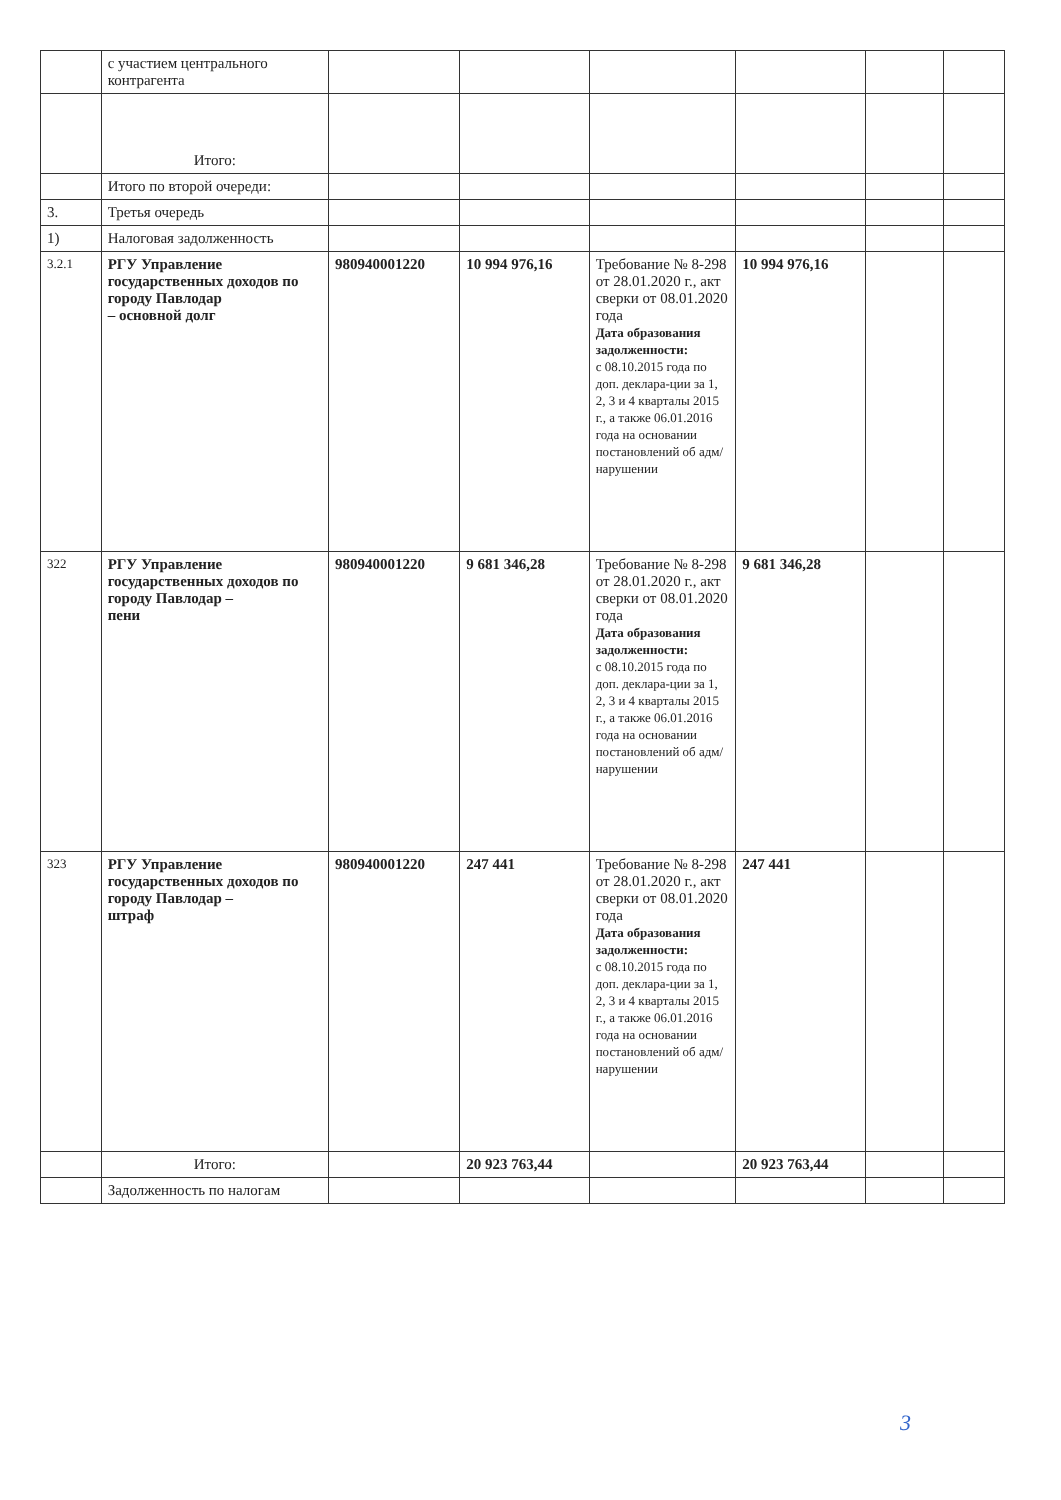| | с участием центрального контрагента | | | | | | |
| | Итого: | | | | | | |
| | Итого по второй очереди: | | | | | | |
| 3. | Третья очередь | | | | | | |
| 1) | Налоговая задолженность | | | | | | |
| 3.2.1 | РГУ Управление государственных доходов по городу Павлодар – основной долг | 980940001220 | 10 994 976,16 | Требование № 8-298 от 28.01.2020 г., акт сверки от 08.01.2020 года Дата образования задолженности: с 08.10.2015 года по доп. деклара-ции за 1, 2, 3 и 4 кварталы 2015 г., а также 06.01.2016 года на основании постановлений об адм/нарушении | 10 994 976,16 | | |
| 322 | РГУ Управление государственных доходов по городу Павлодар – пени | 980940001220 | 9 681 346,28 | Требование № 8-298 от 28.01.2020 г., акт сверки от 08.01.2020 года Дата образования задолженности: с 08.10.2015 года по доп. деклара-ции за 1, 2, 3 и 4 кварталы 2015 г., а также 06.01.2016 года на основании постановлений об адм/нарушении | 9 681 346,28 | | |
| 323 | РГУ Управление государственных доходов по городу Павлодар – штраф | 980940001220 | 247 441 | Требование № 8-298 от 28.01.2020 г., акт сверки от 08.01.2020 года Дата образования задолженности: с 08.10.2015 года по доп. деклара-ции за 1, 2, 3 и 4 кварталы 2015 г., а также 06.01.2016 года на основании постановлений об адм/нарушении | 247 441 | | |
| | Итого: | | 20 923 763,44 | | 20 923 763,44 | | |
| | Задолженность по налогам | | | | | | |
3